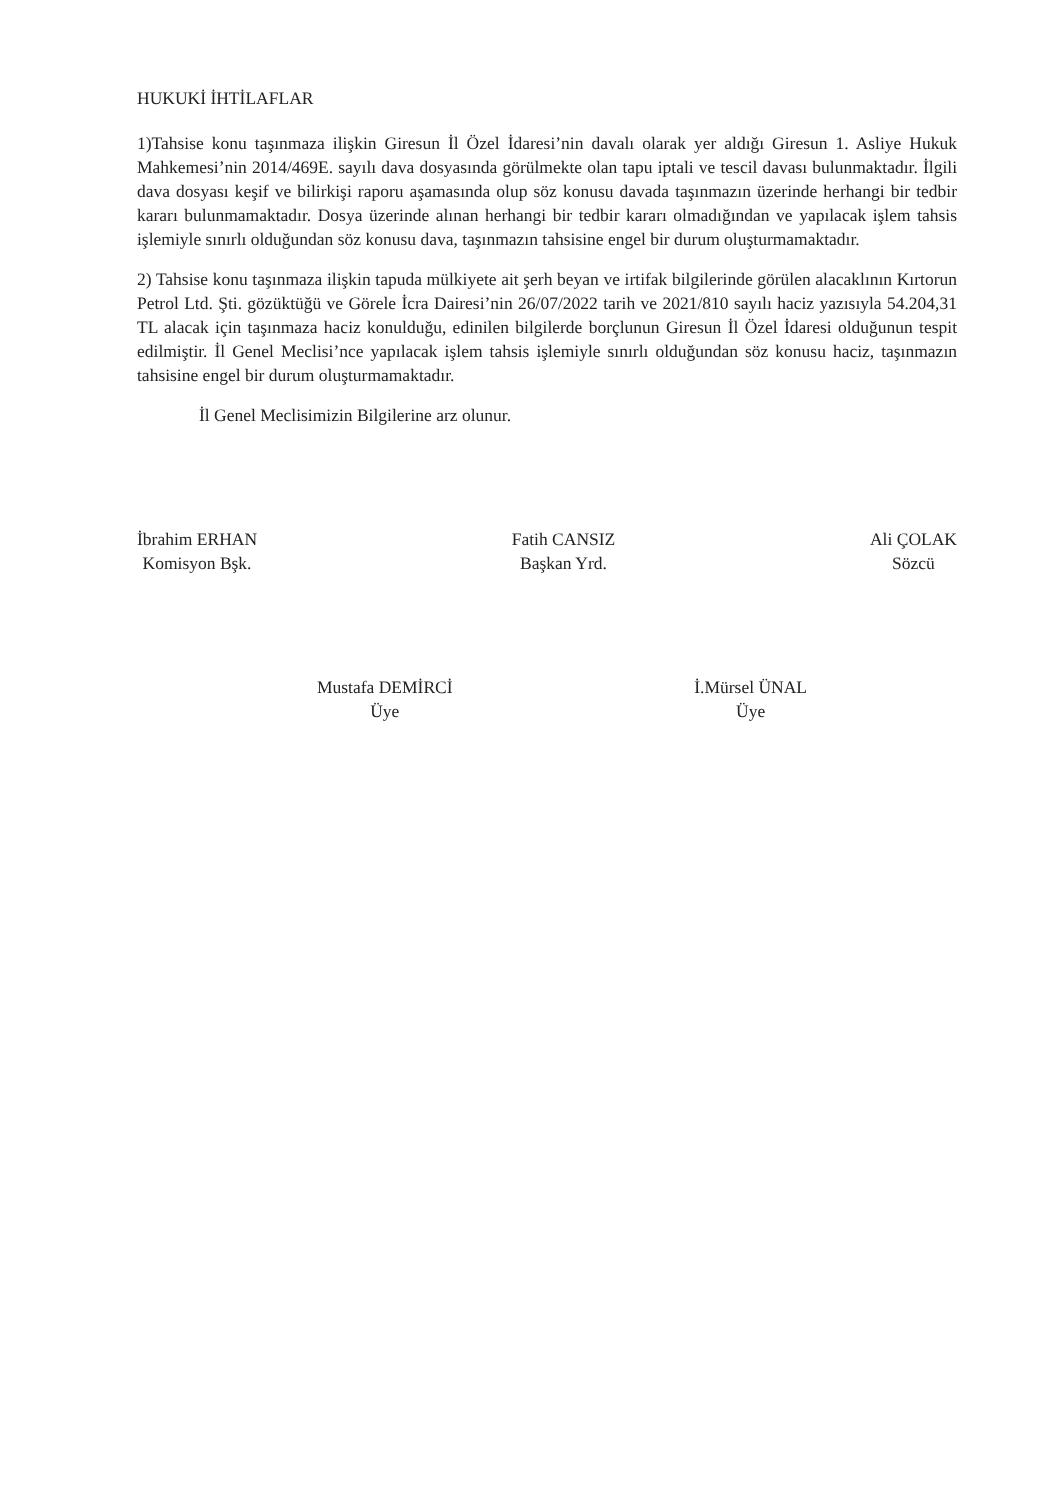HUKUKİ İHTİLAFLAR
1)Tahsise konu taşınmaza ilişkin Giresun İl Özel İdaresi’nin davalı olarak yer aldığı Giresun 1. Asliye Hukuk Mahkemesi’nin 2014/469E. sayılı dava dosyasında görülmekte olan tapu iptali ve tescil davası bulunmaktadır. İlgili dava dosyası keşif ve bilirkişi raporu aşamasında olup söz konusu davada taşınmazın üzerinde herhangi bir tedbir kararı bulunmamaktadır. Dosya üzerinde alınan herhangi bir tedbir kararı olmadığından ve yapılacak işlem tahsis işlemiyle sınırlı olduğundan söz konusu dava, taşınmazın tahsisine engel bir durum oluşturmamaktadır.
2) Tahsise konu taşınmaza ilişkin tapuda mülkiyete ait şerh beyan ve irtifak bilgilerinde görülen alacaklının Kırtorun Petrol Ltd. Şti. gözüktüğü ve Görele İcra Dairesi’nin 26/07/2022 tarih ve 2021/810 sayılı haciz yazısıyla 54.204,31 TL alacak için taşınmaza haciz konulduğu, edinilen bilgilerde borçlunun Giresun İl Özel İdaresi olduğunun tespit edilmiştir. İl Genel Meclisi’nce yapılacak işlem tahsis işlemiyle sınırlı olduğundan söz konusu haciz, taşınmazın tahsisine engel bir durum oluşturmamaktadır.
İl Genel Meclisimizin Bilgilerine arz olunur.
İbrahim ERHAN
Komisyon Bşk.
Fatih CANSIZ
Başkan Yrd.
Ali ÇOLAK
Sözcü
Mustafa DEMİRCİ
Üye
İ.Mürsel ÜNAL
Üye